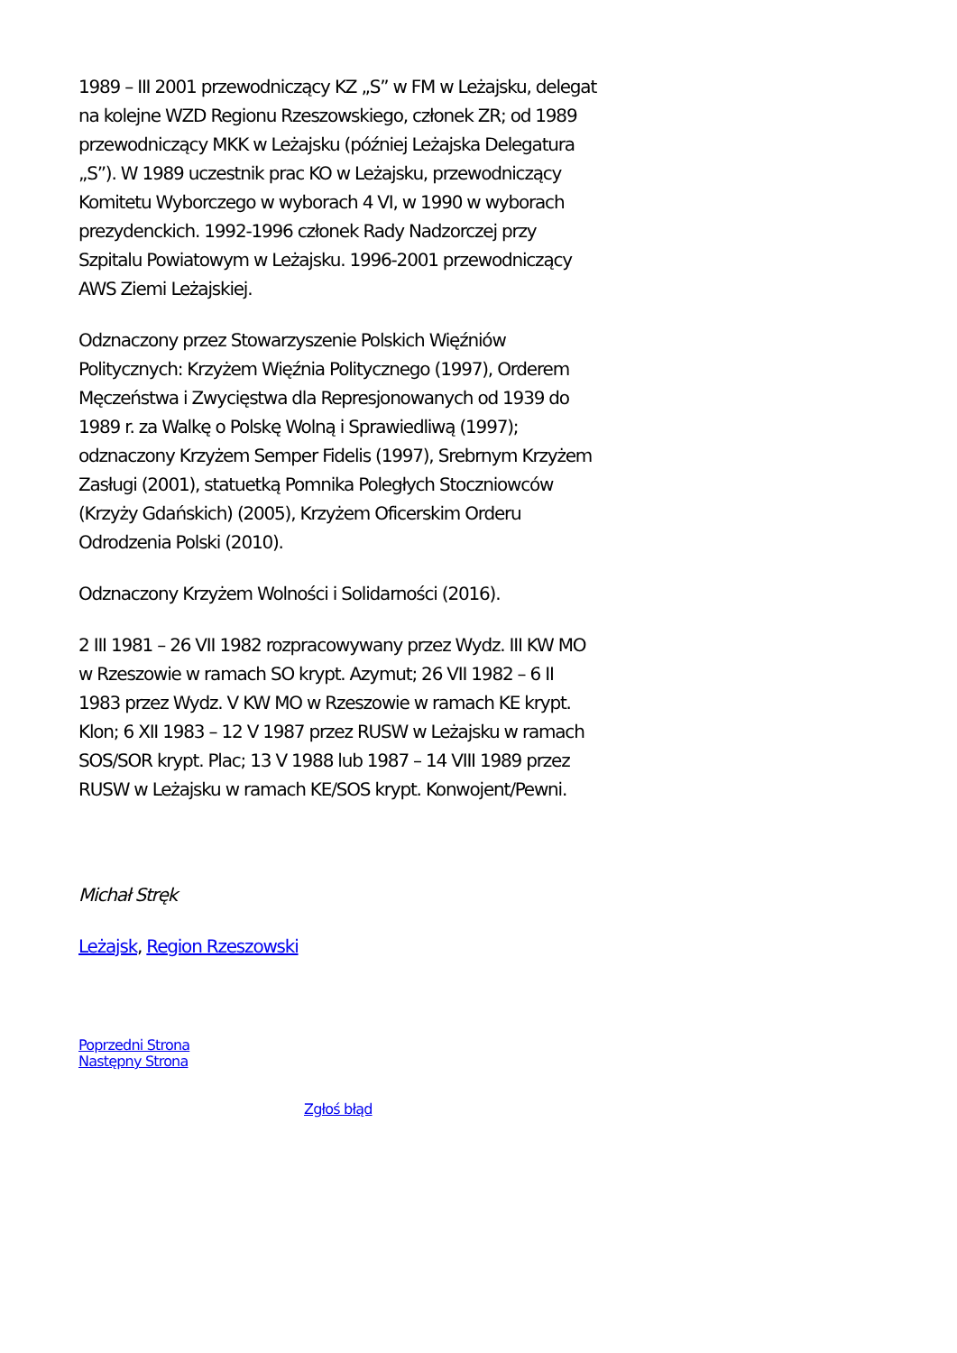1989 – III 2001 przewodniczący KZ „S” w FM w Leżajsku, delegat na kolejne WZD Regionu Rzeszowskiego, członek ZR; od 1989 przewodniczący MKK w Leżajsku (później Leżajska Delegatura „S”). W 1989 uczestnik prac KO w Leżajsku, przewodniczący Komitetu Wyborczego w wyborach 4 VI, w 1990 w wyborach prezydenckich. 1992-1996 członek Rady Nadzorczej przy Szpitalu Powiatowym w Leżajsku. 1996-2001 przewodniczący AWS Ziemi Leżajskiej.
Odznaczony przez Stowarzyszenie Polskich Więźniów Politycznych: Krzyżem Więźnia Politycznego (1997), Orderem Męczeństwa i Zwycięstwa dla Represjonowanych od 1939 do 1989 r. za Walkę o Polskę Wolną i Sprawiedliwą (1997); odznaczony Krzyżem Semper Fidelis (1997), Srebrnym Krzyżem Zasługi (2001), statuetką Pomnika Poległych Stoczniowców (Krzyży Gdańskich) (2005), Krzyżem Oficerskim Orderu Odrodzenia Polski (2010).
Odznaczony Krzyżem Wolności i Solidarności (2016).
2 III 1981 – 26 VII 1982 rozpracowywany przez Wydz. III KW MO w Rzeszowie w ramach SO krypt. Azymut; 26 VII 1982 – 6 II 1983 przez Wydz. V KW MO w Rzeszowie w ramach KE krypt. Klon; 6 XII 1983 – 12 V 1987 przez RUSW w Leżajsku w ramach SOS/SOR krypt. Plac; 13 V 1988 lub 1987 – 14 VIII 1989 przez RUSW w Leżajsku w ramach KE/SOS krypt. Konwojent/Pewni.
Michał Stręk
Leżajsk, Region Rzeszowski
Poprzedni Strona
Następny Strona
Zgłoś błąd